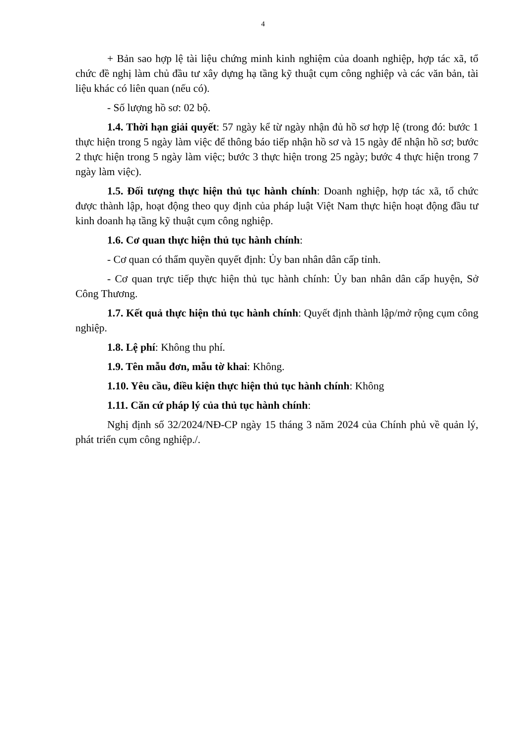4
+ Bản sao hợp lệ tài liệu chứng minh kinh nghiệm của doanh nghiệp, hợp tác xã, tổ chức đề nghị làm chủ đầu tư xây dựng hạ tầng kỹ thuật cụm công nghiệp và các văn bản, tài liệu khác có liên quan (nếu có).
- Số lượng hồ sơ: 02 bộ.
1.4. Thời hạn giải quyết: 57 ngày kể từ ngày nhận đủ hồ sơ hợp lệ (trong đó: bước 1 thực hiện trong 5 ngày làm việc để thông báo tiếp nhận hồ sơ và 15 ngày để nhận hồ sơ; bước 2 thực hiện trong 5 ngày làm việc; bước 3 thực hiện trong 25 ngày; bước 4 thực hiện trong 7 ngày làm việc).
1.5. Đối tượng thực hiện thủ tục hành chính: Doanh nghiệp, hợp tác xã, tổ chức được thành lập, hoạt động theo quy định của pháp luật Việt Nam thực hiện hoạt động đầu tư kinh doanh hạ tầng kỹ thuật cụm công nghiệp.
1.6. Cơ quan thực hiện thủ tục hành chính:
- Cơ quan có thẩm quyền quyết định: Ủy ban nhân dân cấp tỉnh.
- Cơ quan trực tiếp thực hiện thủ tục hành chính: Ủy ban nhân dân cấp huyện, Sở Công Thương.
1.7. Kết quả thực hiện thủ tục hành chính: Quyết định thành lập/mở rộng cụm công nghiệp.
1.8. Lệ phí: Không thu phí.
1.9. Tên mẫu đơn, mẫu tờ khai: Không.
1.10. Yêu cầu, điều kiện thực hiện thủ tục hành chính: Không
1.11. Căn cứ pháp lý của thủ tục hành chính:
Nghị định số 32/2024/NĐ-CP ngày 15 tháng 3 năm 2024 của Chính phủ về quản lý, phát triển cụm công nghiệp./.